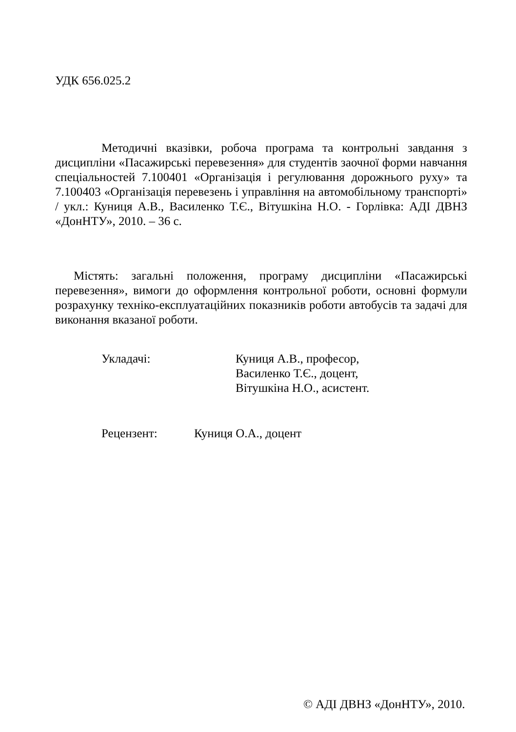УДК 656.025.2
Методичні вказівки, робоча програма та контрольні завдання з дисципліни «Пасажирські перевезення» для студентів заочної форми навчання спеціальностей 7.100401 «Організація і регулювання дорожнього руху» та 7.100403 «Організація перевезень і управління на автомобільному транспорті» / укл.: Куниця А.В., Василенко Т.Є., Вітушкіна Н.О. - Горлівка: АДІ ДВНЗ «ДонНТУ», 2010. – 36 с.
Містять: загальні положення, програму дисципліни «Пасажирські перевезення», вимоги до оформлення контрольної роботи, основні формули розрахунку техніко-експлуатаційних показників роботи автобусів та задачі для виконання вказаної роботи.
Укладачі: Куниця А.В., професор,
Василенко Т.Є., доцент,
Вітушкіна Н.О., асистент.
Рецензент: Куниця О.А., доцент
© АДІ ДВНЗ «ДонНТУ», 2010.